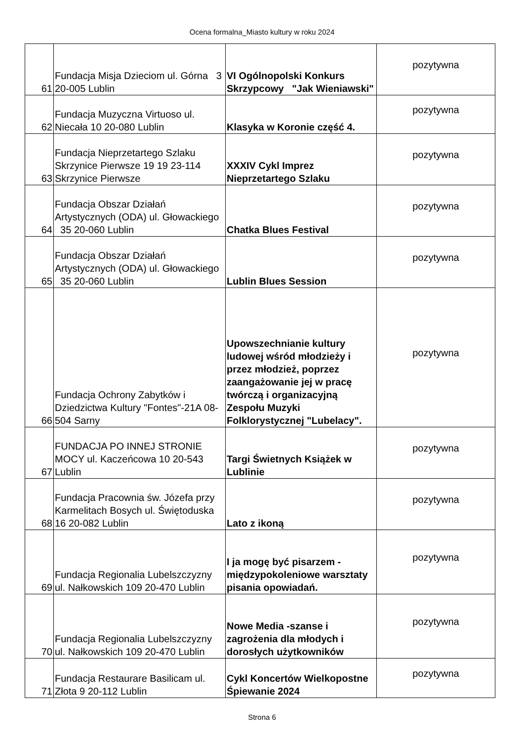Ocena formalna_Miasto kultury w roku 2024
| 61 | Fundacja Misja Dzieciom ul. Górna 3 20-005 Lublin | VI Ogólnopolski Konkurs Skrzypcowy "Jak Wieniawski" | pozytywna |
| 62 | Fundacja Muzyczna Virtuoso ul. Niecała 10 20-080 Lublin | Klasyka w Koronie część 4. | pozytywna |
| 63 | Fundacja Nieprzetartego Szlaku Skrzynice Pierwsze 19 19 23-114 Skrzynice Pierwsze | XXXIV Cykl Imprez Nieprzetartego Szlaku | pozytywna |
| 64 | Fundacja Obszar Działań Artystycznych (ODA) ul. Głowackiego 35 20-060 Lublin | Chatka Blues Festival | pozytywna |
| 65 | Fundacja Obszar Działań Artystycznych (ODA) ul. Głowackiego 35 20-060 Lublin | Lublin Blues Session | pozytywna |
| 66 | Fundacja Ochrony Zabytków i Dziedzictwa Kultury "Fontes"-21A 08-504 Sarny | Upowszechnianie kultury ludowej wśród młodzieży i przez młodzież, poprzez zaangażowanie jej w pracę twórczą i organizacyjną Zespołu Muzyki Folklorystycznej "Lubelacy". | pozytywna |
| 67 | FUNDACJA PO INNEJ STRONIE MOCY ul. Kaczeńcowa 10 20-543 Lublin | Targi Świetnych Książek w Lublinie | pozytywna |
| 68 | Fundacja Pracownia św. Józefa przy Karmelitach Bosych ul. Świętoduska 16 20-082 Lublin | Lato z ikoną | pozytywna |
| 69 | Fundacja Regionalia Lubelszczyzny ul. Nałkowskich 109 20-470 Lublin | I ja mogę być pisarzem - międzypokoleniowe warsztaty pisania opowiadań. | pozytywna |
| 70 | Fundacja Regionalia Lubelszczyzny ul. Nałkowskich 109 20-470 Lublin | Nowe Media -szanse i zagrożenia dla młodych i dorosłych użytkowników | pozytywna |
| 71 | Fundacja Restaurare Basilicam ul. Złota 9 20-112 Lublin | Cykl Koncertów Wielkopostne Śpiewanie 2024 | pozytywna |
Strona 6